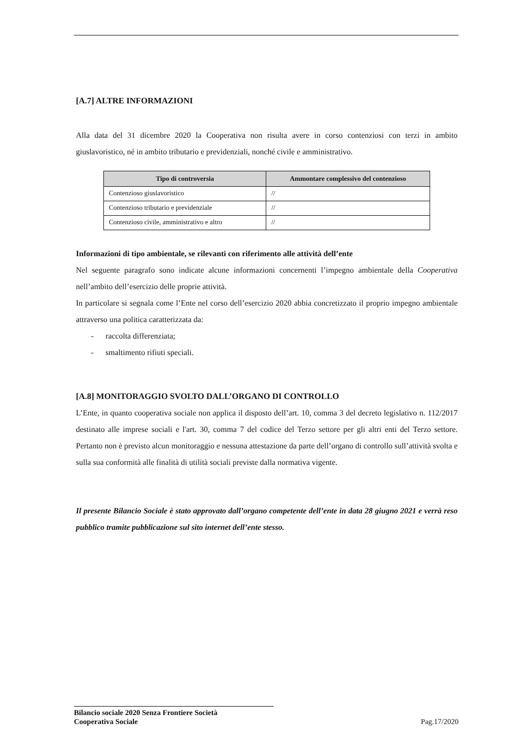[A.7] ALTRE INFORMAZIONI
Alla data del 31 dicembre 2020 la Cooperativa non risulta avere in corso contenziosi con terzi in ambito giuslavoristico, né in ambito tributario e previdenziali, nonché civile e amministrativo.
| Tipo di controversia | Ammontare complessivo del contenzioso |
| --- | --- |
| Contenzioso giuslavoristico | // |
| Contenzioso tributario e previdenziale | // |
| Contenzioso civile, amministrativo e altro | // |
Informazioni di tipo ambientale, se rilevanti con riferimento alle attività dell’ente
Nel seguente paragrafo sono indicate alcune informazioni concernenti l’impegno ambientale della Cooperativa nell’ambito dell’esercizio delle proprie attività.
In particolare si segnala come l’Ente nel corso dell’esercizio 2020 abbia concretizzato il proprio impegno ambientale attraverso una politica caratterizzata da:
- raccolta differenziata;
- smaltimento rifiuti speciali.
[A.8] MONITORAGGIO SVOLTO DALL’ORGANO DI CONTROLLO
L’Ente, in quanto cooperativa sociale non applica il disposto dell’art. 10, comma 3 del decreto legislativo n. 112/2017 destinato alle imprese sociali e l'art. 30, comma 7 del codice del Terzo settore per gli altri enti del Terzo settore. Pertanto non è previsto alcun monitoraggio e nessuna attestazione da parte dell’organo di controllo sull’attività svolta e sulla sua conformità alle finalità di utilità sociali previste dalla normativa vigente.
Il presente Bilancio Sociale è stato approvato dall’organo competente dell’ente in data 28 giugno 2021 e verrà reso pubblico tramite pubblicazione sul sito internet dell’ente stesso.
Bilancio sociale 2020 Senza Frontiere Società
Cooperativa Sociale
Pag.17/2020